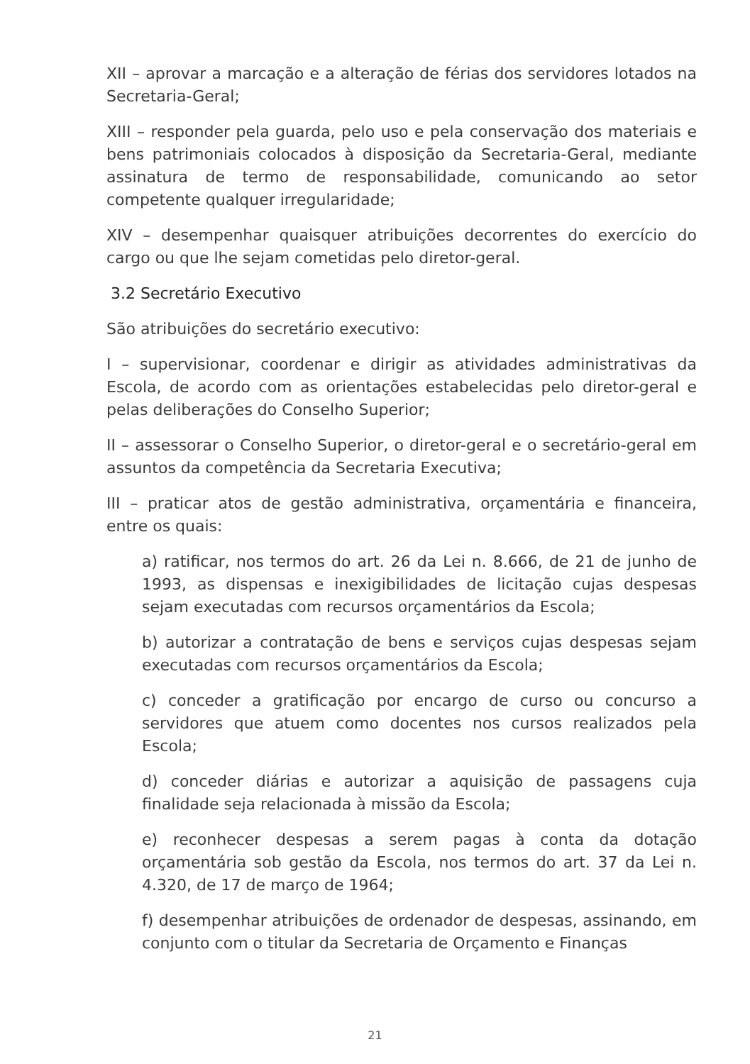XII – aprovar a marcação e a alteração de férias dos servidores lotados na Secretaria-Geral;
XIII – responder pela guarda, pelo uso e pela conservação dos materiais e bens patrimoniais colocados à disposição da Secretaria-Geral, mediante assinatura de termo de responsabilidade, comunicando ao setor competente qualquer irregularidade;
XIV – desempenhar quaisquer atribuições decorrentes do exercício do cargo ou que lhe sejam cometidas pelo diretor-geral.
3.2 Secretário Executivo
São atribuições do secretário executivo:
I – supervisionar, coordenar e dirigir as atividades administrativas da Escola, de acordo com as orientações estabelecidas pelo diretor-geral e pelas deliberações do Conselho Superior;
II – assessorar o Conselho Superior, o diretor-geral e o secretário-geral em assuntos da competência da Secretaria Executiva;
III – praticar atos de gestão administrativa, orçamentária e financeira, entre os quais:
a) ratificar, nos termos do art. 26 da Lei n. 8.666, de 21 de junho de 1993, as dispensas e inexigibilidades de licitação cujas despesas sejam executadas com recursos orçamentários da Escola;
b) autorizar a contratação de bens e serviços cujas despesas sejam executadas com recursos orçamentários da Escola;
c) conceder a gratificação por encargo de curso ou concurso a servidores que atuem como docentes nos cursos realizados pela Escola;
d) conceder diárias e autorizar a aquisição de passagens cuja finalidade seja relacionada à missão da Escola;
e) reconhecer despesas a serem pagas à conta da dotação orçamentária sob gestão da Escola, nos termos do art. 37 da Lei n. 4.320, de 17 de março de 1964;
f) desempenhar atribuições de ordenador de despesas, assinando, em conjunto com o titular da Secretaria de Orçamento e Finanças
21